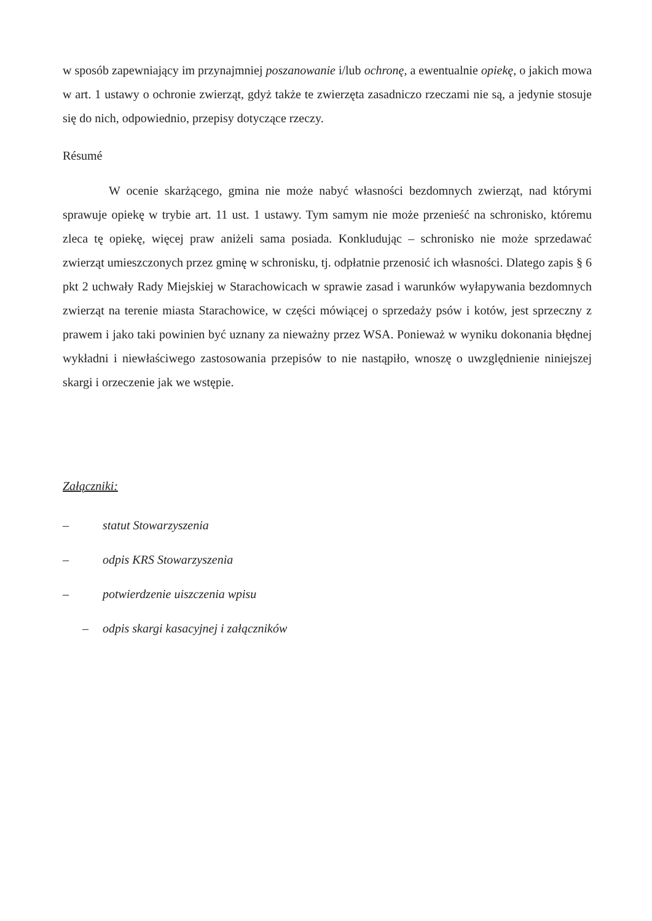w sposób zapewniający im przynajmniej poszanowanie i/lub ochronę, a ewentualnie opiekę, o jakich mowa w art. 1 ustawy o ochronie zwierząt, gdyż także te zwierzęta zasadniczo rzeczami nie są, a jedynie stosuje się do nich, odpowiednio, przepisy dotyczące rzeczy.
Résumé
W ocenie skarżącego, gmina nie może nabyć własności bezdomnych zwierząt, nad którymi sprawuje opiekę w trybie art. 11 ust. 1 ustawy. Tym samym nie może przenieść na schronisko, któremu zleca tę opiekę, więcej praw aniżeli sama posiada. Konkludując – schronisko nie może sprzedawać zwierząt umieszczonych przez gminę w schronisku, tj. odpłatnie przenosić ich własności. Dlatego zapis § 6 pkt 2 uchwały Rady Miejskiej w Starachowicach w sprawie zasad i warunków wyłapywania bezdomnych zwierząt na terenie miasta Starachowice, w części mówiącej o sprzedaży psów i kotów, jest sprzeczny z prawem i jako taki powinien być uznany za nieważny przez WSA. Ponieważ w wyniku dokonania błędnej wykładni i niewłaściwego zastosowania przepisów to nie nastąpiło, wnoszę o uwzględnienie niniejszej skargi i orzeczenie jak we wstępie.
Załączniki:
– statut Stowarzyszenia
– odpis KRS Stowarzyszenia
– potwierdzenie uiszczenia wpisu
– odpis skargi kasacyjnej i załączników